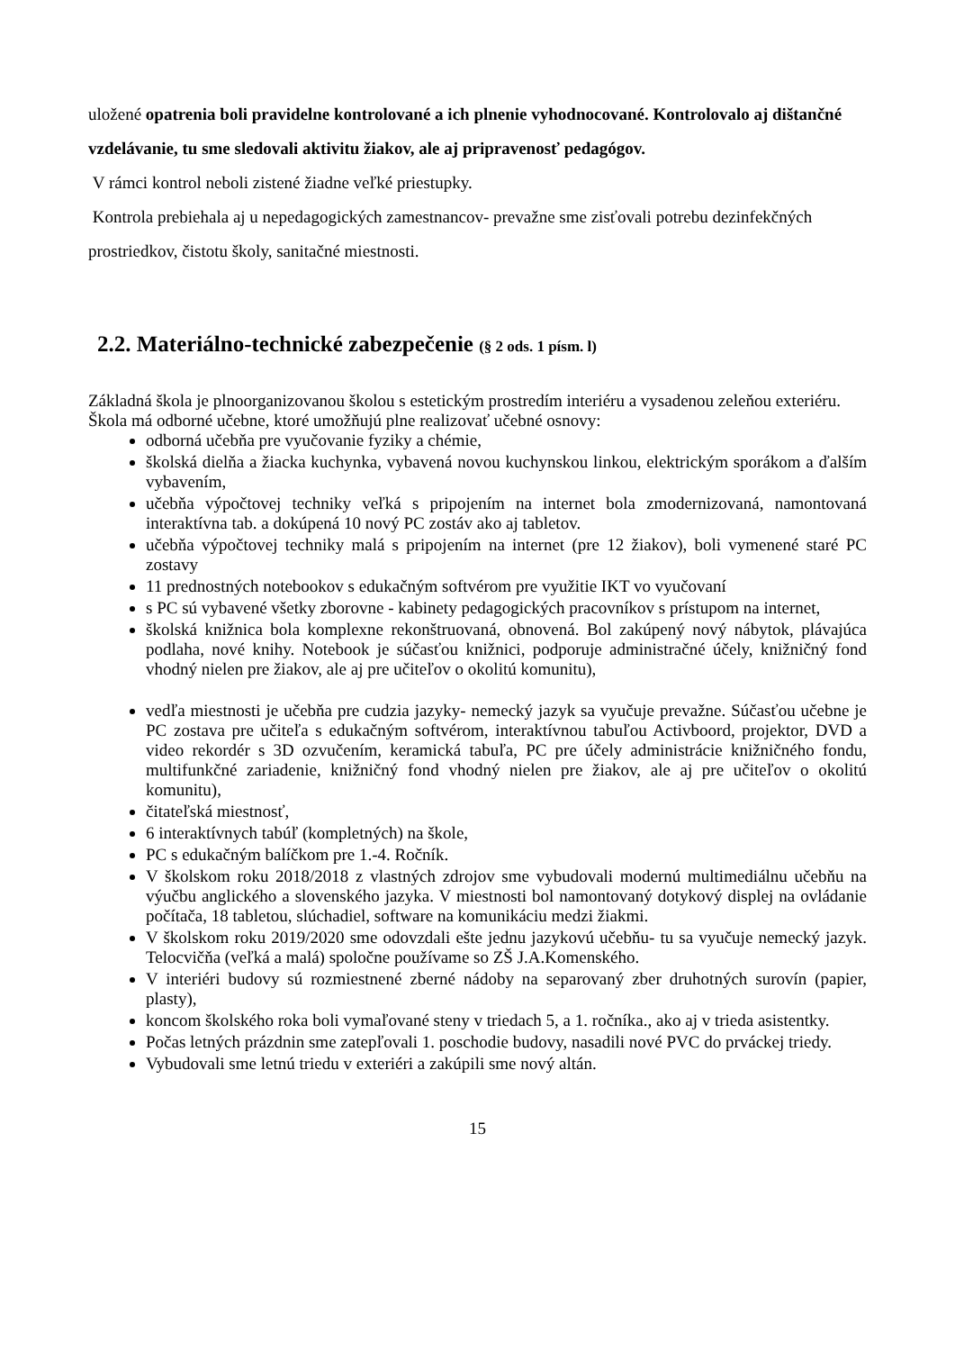uložené opatrenia boli pravidelne kontrolované a ich plnenie vyhodnocované. Kontrolovalo aj dištančné vzdelávanie, tu sme sledovali aktivitu žiakov, ale aj pripravenosť pedagógov.
V rámci kontrol neboli zistené žiadne veľké priestupky.
Kontrola prebiehala aj u nepedagogických zamestnancov- prevažne sme zisťovali potrebu dezinfekčných prostriedkov, čistotu školy, sanitačné miestnosti.
2.2. Materiálno-technické zabezpečenie (§ 2 ods. 1 písm. l)
Základná škola je plnoorganizovanou školou s estetickým prostredím interiéru a vysadenou zeleňou exteriéru.
Škola má odborné učebne, ktoré umožňujú plne realizovať učebné osnovy:
odborná učebňa pre vyučovanie fyziky a chémie,
školská dielňa a žiacka kuchynka, vybavená novou kuchynskou linkou, elektrickým sporákom a ďalším vybavením,
učebňa výpočtovej techniky veľká s pripojením na internet bola zmodernizovaná, namontovaná interaktívna tab. a dokúpená 10 nový PC zostáv ako aj tabletov.
učebňa výpočtovej techniky malá s pripojením na internet (pre 12 žiakov), boli vymenené staré PC zostavy
11 prednostných notebookov s edukačným softvérom pre využitie IKT vo vyučovaní
s PC sú vybavené všetky zborovne - kabinety pedagogických pracovníkov s prístupom na internet,
školská knižnica bola komplexne rekonštruovaná, obnovená. Bol zakúpený nový nábytok, plávajúca podlaha, nové knihy. Notebook je súčasťou knižnici, podporuje administračné účely, knižničný fond vhodný nielen pre žiakov, ale aj pre učiteľov o okolitú komunitu),
vedľa miestnosti je učebňa pre cudzia jazyky- nemecký jazyk sa vyučuje prevažne. Súčasťou učebne je PC zostava pre učiteľa s edukačným softvérom, interaktívnou tabuľou Activboord, projektor, DVD a video rekordér s 3D ozvučením, keramická tabuľa, PC pre účely administrácie knižničného fondu, multifunkčné zariadenie, knižničný fond vhodný nielen pre žiakov, ale aj pre učiteľov o okolitú komunitu),
čitateľská miestnosť,
6 interaktívnych tabúľ (kompletných) na škole,
PC s edukačným balíčkom pre 1.-4. Ročník.
V školskom roku 2018/2018 z vlastných zdrojov sme vybudovali modernú multimediálnu učebňu na výučbu anglického a slovenského jazyka. V miestnosti bol namontovaný dotykový displej na ovládanie počítača, 18 tabletou, slúchadiel, software na komunikáciu medzi žiakmi.
V školskom roku 2019/2020 sme odovzdali ešte jednu jazykovú učebňu- tu sa vyučuje nemecký jazyk. Telocvičňa (veľká a malá) spoločne používame so ZŠ J.A.Komenského.
V interiéri budovy sú rozmiestnené zberné nádoby na separovaný zber druhotných surovín (papier, plasty),
koncom školského roka boli vymaľované steny v triedach 5, a 1. ročníka., ako aj v trieda asistentky.
Počas letných prázdnin sme zatepľovali 1. poschodie budovy, nasadili nové PVC do prváckej triedy.
Vybudovali sme letnú triedu v exteriéri a zakúpili sme nový altán.
15